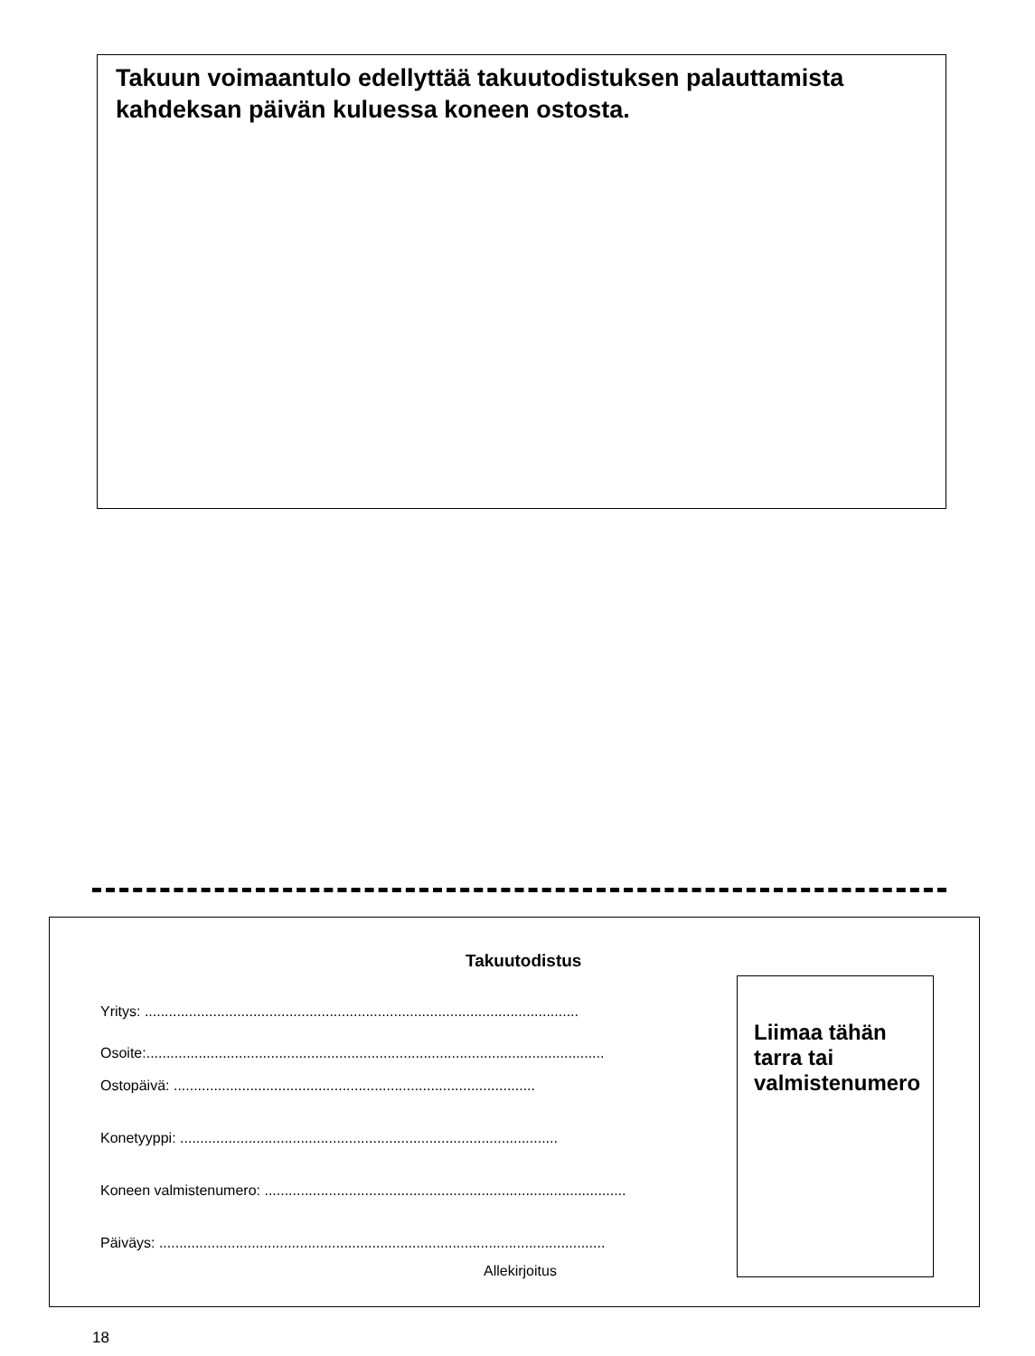Takuun voimaantulo edellyttää takuutodistuksen palauttamista kahdeksan päivän kuluessa koneen ostosta.
Takuutodistus
Yritys: ............................................................................................................
Osoite:..................................................................................................................
Ostopäivä: ..........................................................................................
Konetyyppi: ..............................................................................................
Koneen valmistenumero: ..........................................................................................
Päiväys: ...............................................................................................................
Allekirjoitus
Liimaa tähän
tarra tai
valmistenumero
18